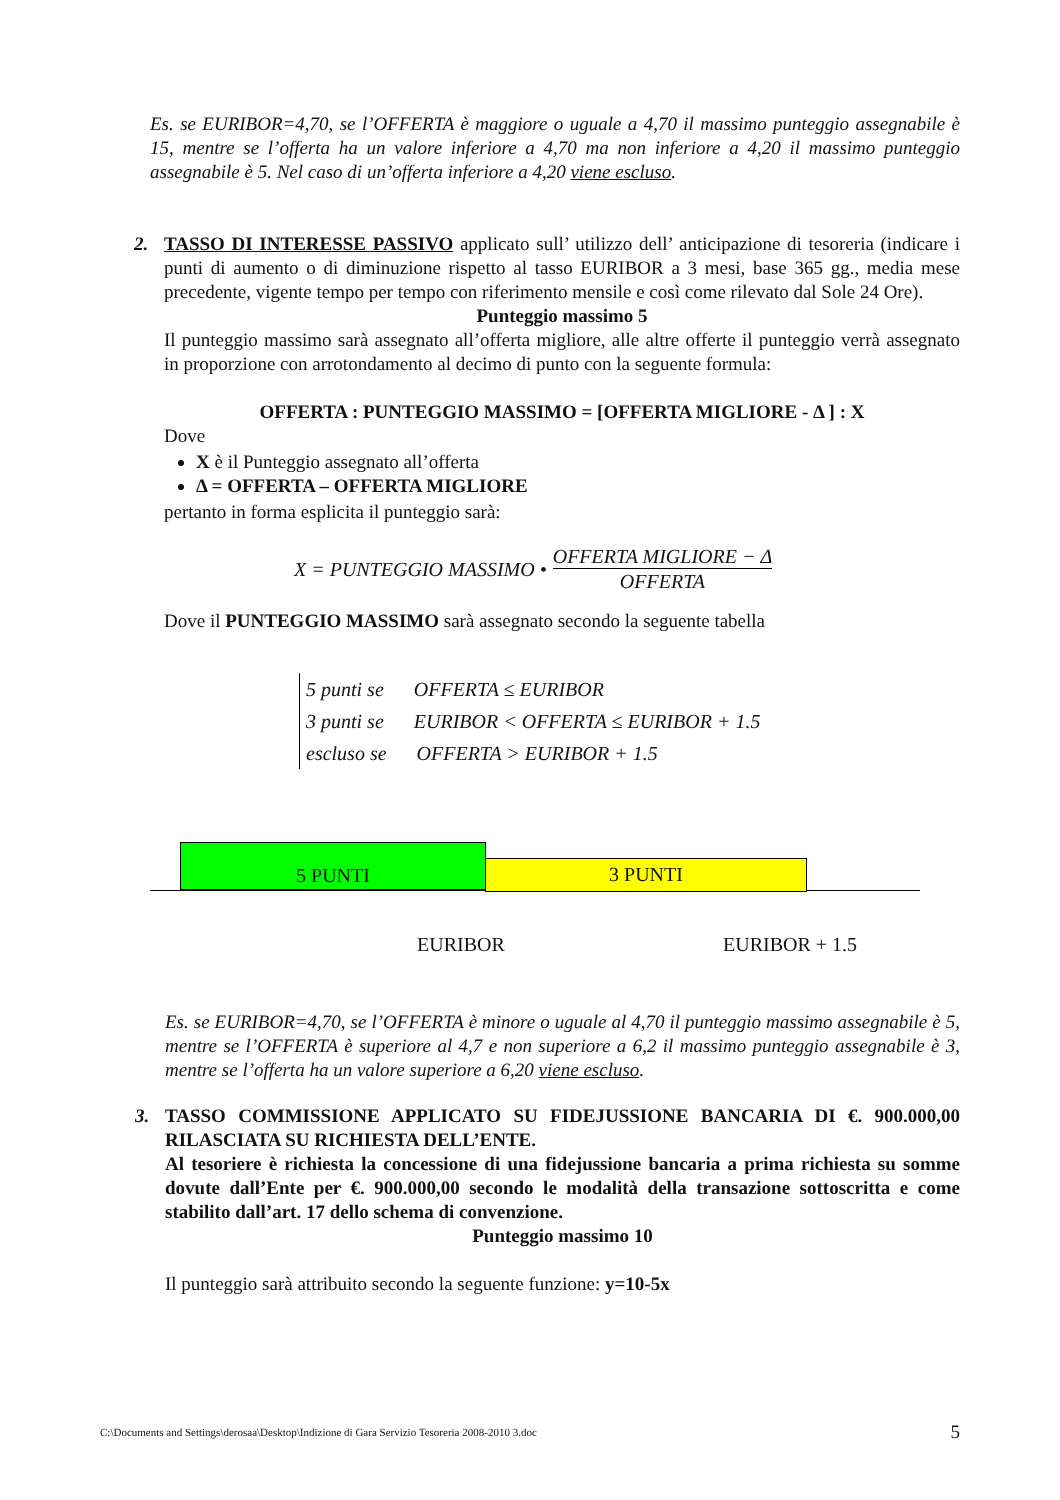Es. se EURIBOR=4,70, se l’OFFERTA è maggiore o uguale a 4,70 il massimo punteggio assegnabile è 15, mentre se l’offerta ha un valore inferiore a 4,70 ma non inferiore a 4,20 il massimo punteggio assegnabile è 5. Nel caso di un’offerta inferiore a 4,20 viene escluso.
2. TASSO DI INTERESSE PASSIVO applicato sull’ utilizzo dell’ anticipazione di tesoreria (indicare i punti di aumento o di diminuzione rispetto al tasso EURIBOR a 3 mesi, base 365 gg., media mese precedente, vigente tempo per tempo con riferimento mensile e così come rilevato dal Sole 24 Ore).
Punteggio massimo 5
Il punteggio massimo sarà assegnato all’offerta migliore, alle altre offerte il punteggio verrà assegnato in proporzione con arrotondamento al decimo di punto con la seguente formula:
OFFERTA : PUNTEGGIO MASSIMO = [OFFERTA MIGLIORE - Δ ] : X
Dove
X è il Punteggio assegnato all’offerta
Δ = OFFERTA – OFFERTA MIGLIORE
pertanto in forma esplicita il punteggio sarà:
X = PUNTEGGIO MASSIMO • OFFERTA MIGLIORE − Δ OFFERTA
Dove il PUNTEGGIO MASSIMO sarà assegnato secondo la seguente tabella
5 punti se OFFERTA ≤ EURIBOR
3 punti se EURIBOR < OFFERTA ≤ EURIBOR + 1.5
escluso se OFFERTA > EURIBOR + 1.5
5 PUNTI
3 PUNTI
EURIBOR EURIBOR + 1.5
Es. se EURIBOR=4,70, se l’OFFERTA è minore o uguale al 4,70 il punteggio massimo assegnabile è 5, mentre se l’OFFERTA è superiore al 4,7 e non superiore a 6,2 il massimo punteggio assegnabile è 3, mentre se l’offerta ha un valore superiore a 6,20 viene escluso.
3. TASSO COMMISSIONE APPLICATO SU FIDEJUSSIONE BANCARIA DI €. 900.000,00 RILASCIATA SU RICHIESTA DELL’ENTE.
Al tesoriere è richiesta la concessione di una fidejussione bancaria a prima richiesta su somme dovute dall’Ente per €. 900.000,00 secondo le modalità della transazione sottoscritta e come stabilito dall’art. 17 dello schema di convenzione.
Punteggio massimo 10
Il punteggio sarà attribuito secondo la seguente funzione: y=10-5x
C:\Documents and Settings\derosaa\Desktop\Indizione di Gara Servizio Tesoreria 2008-2010 3.doc 5